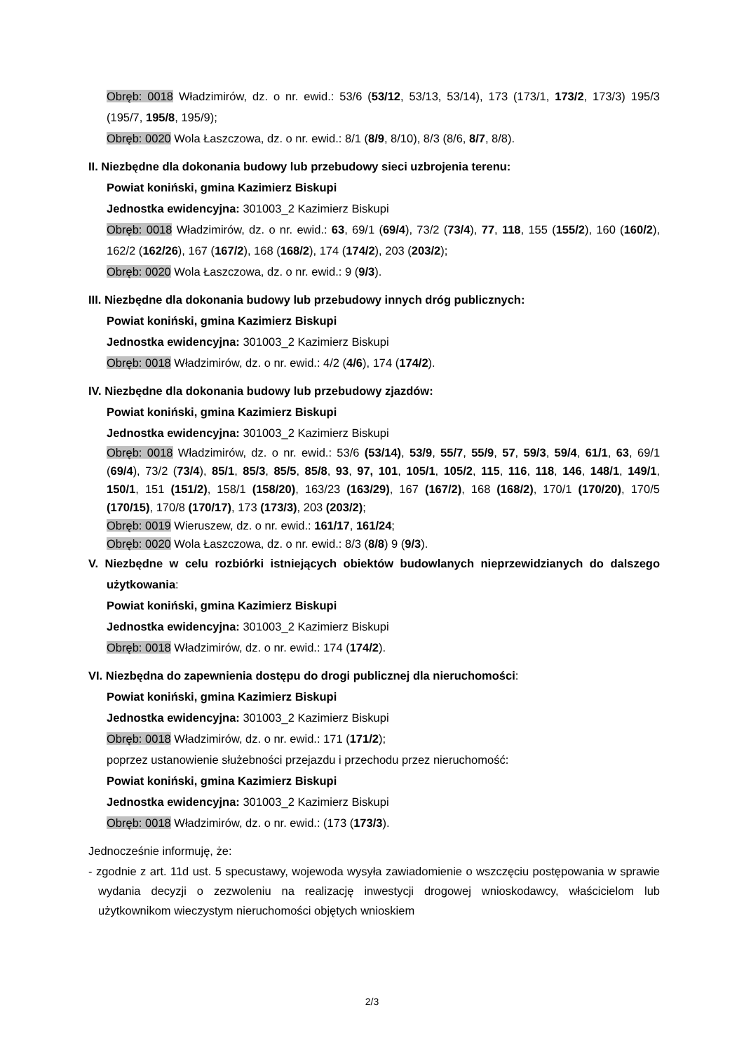Obręb: 0018 Władzimirów, dz. o nr. ewid.: 53/6 (53/12, 53/13, 53/14), 173 (173/1, 173/2, 173/3) 195/3 (195/7, 195/8, 195/9);
Obręb: 0020 Wola Łaszczowa, dz. o nr. ewid.: 8/1 (8/9, 8/10), 8/3 (8/6, 8/7, 8/8).
II. Niezbędne dla dokonania budowy lub przebudowy sieci uzbrojenia terenu:
Powiat koniński, gmina Kazimierz Biskupi
Jednostka ewidencyjna: 301003_2 Kazimierz Biskupi
Obręb: 0018 Władzimirów, dz. o nr. ewid.: 63, 69/1 (69/4), 73/2 (73/4), 77, 118, 155 (155/2), 160 (160/2), 162/2 (162/26), 167 (167/2), 168 (168/2), 174 (174/2), 203 (203/2);
Obręb: 0020 Wola Łaszczowa, dz. o nr. ewid.: 9 (9/3).
III. Niezbędne dla dokonania budowy lub przebudowy innych dróg publicznych:
Powiat koniński, gmina Kazimierz Biskupi
Jednostka ewidencyjna: 301003_2 Kazimierz Biskupi
Obręb: 0018 Władzimirów, dz. o nr. ewid.: 4/2 (4/6), 174 (174/2).
IV. Niezbędne dla dokonania budowy lub przebudowy zjazdów:
Powiat koniński, gmina Kazimierz Biskupi
Jednostka ewidencyjna: 301003_2 Kazimierz Biskupi
Obręb: 0018 Władzimirów, dz. o nr. ewid.: 53/6 (53/14), 53/9, 55/7, 55/9, 57, 59/3, 59/4, 61/1, 63, 69/1 (69/4), 73/2 (73/4), 85/1, 85/3, 85/5, 85/8, 93, 97, 101, 105/1, 105/2, 115, 116, 118, 146, 148/1, 149/1, 150/1, 151 (151/2), 158/1 (158/20), 163/23 (163/29), 167 (167/2), 168 (168/2), 170/1 (170/20), 170/5 (170/15), 170/8 (170/17), 173 (173/3), 203 (203/2);
Obręb: 0019 Wieruszew, dz. o nr. ewid.: 161/17, 161/24;
Obręb: 0020 Wola Łaszczowa, dz. o nr. ewid.: 8/3 (8/8) 9 (9/3).
V. Niezbędne w celu rozbiórki istniejących obiektów budowlanych nieprzewidzianych do dalszego użytkowania:
Powiat koniński, gmina Kazimierz Biskupi
Jednostka ewidencyjna: 301003_2 Kazimierz Biskupi
Obręb: 0018 Władzimirów, dz. o nr. ewid.: 174 (174/2).
VI. Niezbędna do zapewnienia dostępu do drogi publicznej dla nieruchomości:
Powiat koniński, gmina Kazimierz Biskupi
Jednostka ewidencyjna: 301003_2 Kazimierz Biskupi
Obręb: 0018 Władzimirów, dz. o nr. ewid.: 171 (171/2);
poprzez ustanowienie służebności przejazdu i przechodu przez nieruchomość:
Powiat koniński, gmina Kazimierz Biskupi
Jednostka ewidencyjna: 301003_2 Kazimierz Biskupi
Obręb: 0018 Władzimirów, dz. o nr. ewid.: (173 (173/3).
Jednocześnie informuję, że:
- zgodnie z art. 11d ust. 5 specustawy, wojewoda wysyła zawiadomienie o wszczęciu postępowania w sprawie wydania decyzji o zezwoleniu na realizację inwestycji drogowej wnioskodawcy, właścicielom lub użytkownikom wieczystym nieruchomości objętych wnioskiem
2/3